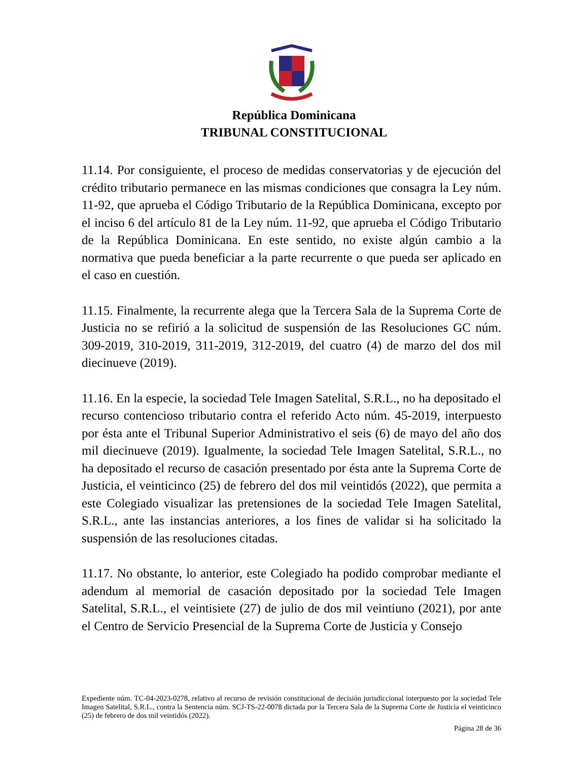República Dominicana
TRIBUNAL CONSTITUCIONAL
11.14. Por consiguiente, el proceso de medidas conservatorias y de ejecución del crédito tributario permanece en las mismas condiciones que consagra la Ley núm. 11-92, que aprueba el Código Tributario de la República Dominicana, excepto por el inciso 6 del artículo 81 de la Ley núm. 11-92, que aprueba el Código Tributario de la República Dominicana. En este sentido, no existe algún cambio a la normativa que pueda beneficiar a la parte recurrente o que pueda ser aplicado en el caso en cuestión.
11.15. Finalmente, la recurrente alega que la Tercera Sala de la Suprema Corte de Justicia no se refirió a la solicitud de suspensión de las Resoluciones GC núm. 309-2019, 310-2019, 311-2019, 312-2019, del cuatro (4) de marzo del dos mil diecinueve (2019).
11.16. En la especie, la sociedad Tele Imagen Satelital, S.R.L., no ha depositado el recurso contencioso tributario contra el referido Acto núm. 45-2019, interpuesto por ésta ante el Tribunal Superior Administrativo el seis (6) de mayo del año dos mil diecinueve (2019). Igualmente, la sociedad Tele Imagen Satelital, S.R.L., no ha depositado el recurso de casación presentado por ésta ante la Suprema Corte de Justicia, el veinticinco (25) de febrero del dos mil veintidós (2022), que permita a este Colegiado visualizar las pretensiones de la sociedad Tele Imagen Satelital, S.R.L., ante las instancias anteriores, a los fines de validar si ha solicitado la suspensión de las resoluciones citadas.
11.17. No obstante, lo anterior, este Colegiado ha podido comprobar mediante el adendum al memorial de casación depositado por la sociedad Tele Imagen Satelital, S.R.L., el veintisiete (27) de julio de dos mil veintiuno (2021), por ante el Centro de Servicio Presencial de la Suprema Corte de Justicia y Consejo
Expediente núm. TC-04-2023-0278, relativo al recurso de revisión constitucional de decisión jurisdiccional interpuesto por la sociedad Tele Imagen Satelital, S.R.L., contra la Sentencia núm. SCJ-TS-22-0078 dictada por la Tercera Sala de la Suprema Corte de Justicia el veinticinco (25) de febrero de dos mil veintidós (2022).
Página 28 de 36